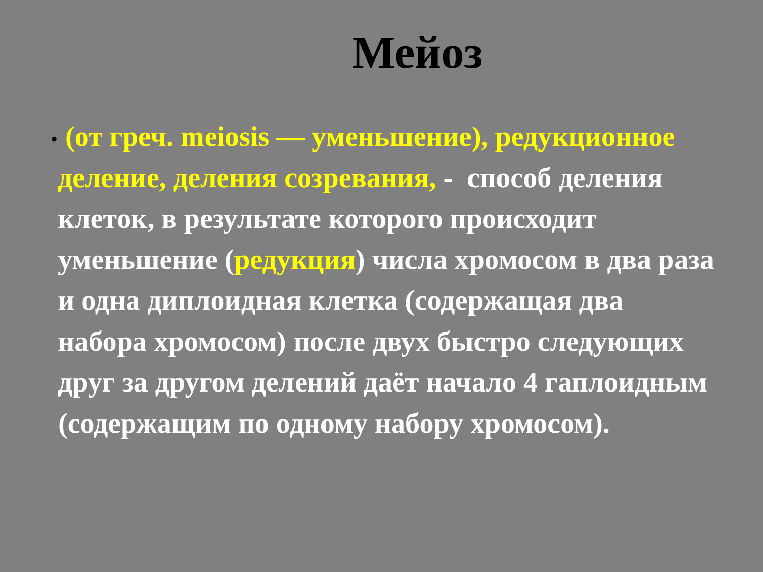Мейоз
•
(от греч. meiosis — уменьшение), редукционное деление, деления созревания, - способ деления клеток, в результате которого происходит уменьшение (редукция) числа хромосом в два раза и одна диплоидная клетка (содержащая два набора хромосом) после двух быстро следующих друг за другом делений даёт начало 4 гаплоидным (содержащим по одному набору хромосом).